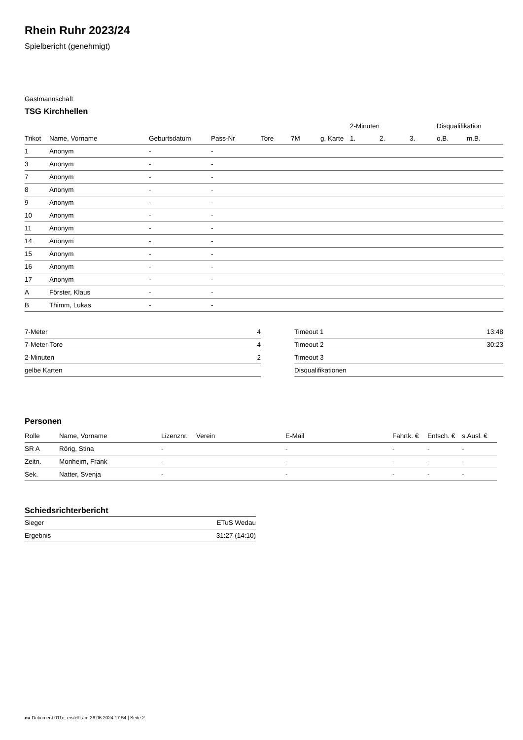Rhein Ruhr 2023/24
Spielbericht (genehmigt)
Gastmannschaft
TSG Kirchhellen
| | | | | | | | 2-Minuten | | | Disqualifikation | |
| --- | --- | --- | --- | --- | --- | --- | --- | --- | --- | --- | --- |
| Trikot | Name, Vorname | Geburtsdatum | Pass-Nr | Tore | 7M | g. Karte | 1. | 2. | 3. | o.B. | m.B. |
| 1 | Anonym | - | - | | | | | | | | |
| 3 | Anonym | - | - | | | | | | | | |
| 7 | Anonym | - | - | | | | | | | | |
| 8 | Anonym | - | - | | | | | | | | |
| 9 | Anonym | - | - | | | | | | | | |
| 10 | Anonym | - | - | | | | | | | | |
| 11 | Anonym | - | - | | | | | | | | |
| 14 | Anonym | - | - | | | | | | | | |
| 15 | Anonym | - | - | | | | | | | | |
| 16 | Anonym | - | - | | | | | | | | |
| 17 | Anonym | - | - | | | | | | | | |
| A | Förster, Klaus | - | - | | | | | | | | |
| B | Thimm, Lukas | - | - | | | | | | | | |
| 7-Meter | 4 |
| 7-Meter-Tore | 4 |
| 2-Minuten | 2 |
| gelbe Karten | |
| Timeout 1 | 13:48 |
| Timeout 2 | 30:23 |
| Timeout 3 | |
| Disqualifikationen | |
Personen
| Rolle | Name, Vorname | Lizenznr. | Verein | E-Mail | Fahrtk. € | Entsch. € | s.Ausl. € |
| --- | --- | --- | --- | --- | --- | --- | --- |
| SR A | Rörig, Stina | - | | - | - | - | - |
| Zeitn. | Monheim, Frank | - | | - | - | - | - |
| Sek. | Natter, Svenja | - | | - | - | - | - |
Schiedsrichterbericht
| Sieger | ETuS Wedau |
| Ergebnis | 31:27 (14:10) |
nu.Dokument 011e, erstellt am 26.06.2024 17:54 | Seite 2